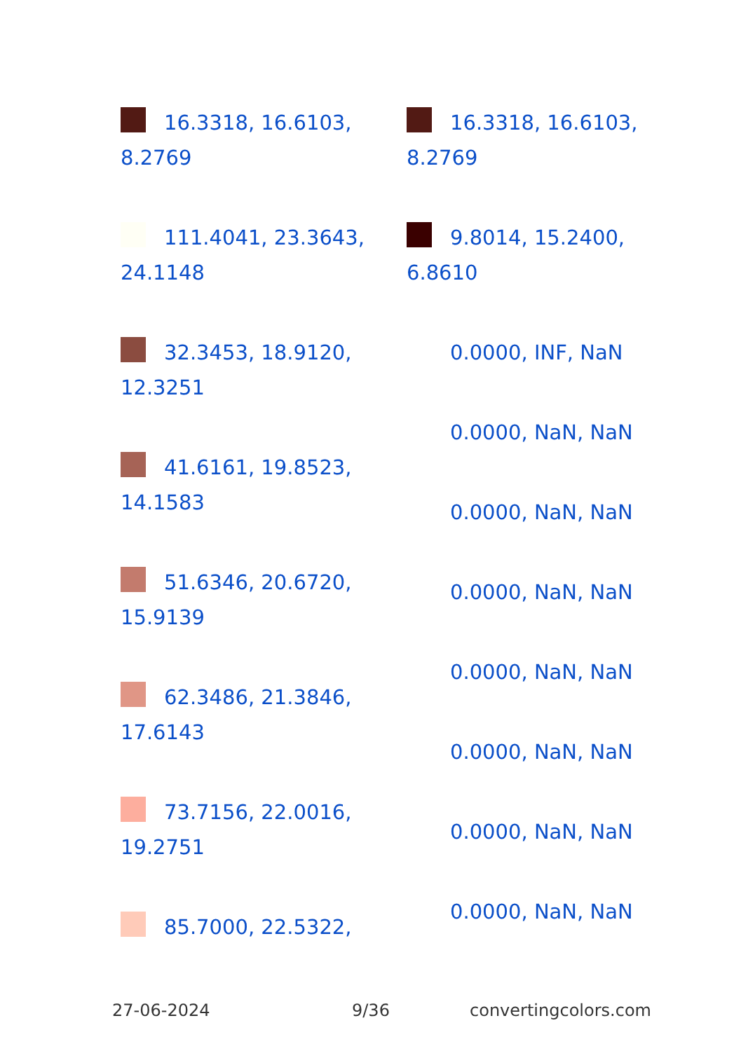16.3318, 16.6103, 8.2769
111.4041, 23.3643, 24.1148
32.3453, 18.9120, 12.3251
41.6161, 19.8523, 14.1583
51.6346, 20.6720, 15.9139
62.3486, 21.3846, 17.6143
73.7156, 22.0016, 19.2751
85.7000, 22.5322,
16.3318, 16.6103, 8.2769
9.8014, 15.2400, 6.8610
0.0000, INF, NaN
0.0000, NaN, NaN
0.0000, NaN, NaN
0.0000, NaN, NaN
0.0000, NaN, NaN
0.0000, NaN, NaN
0.0000, NaN, NaN
0.0000, NaN, NaN
27-06-2024 9/36 convertingcolors.com